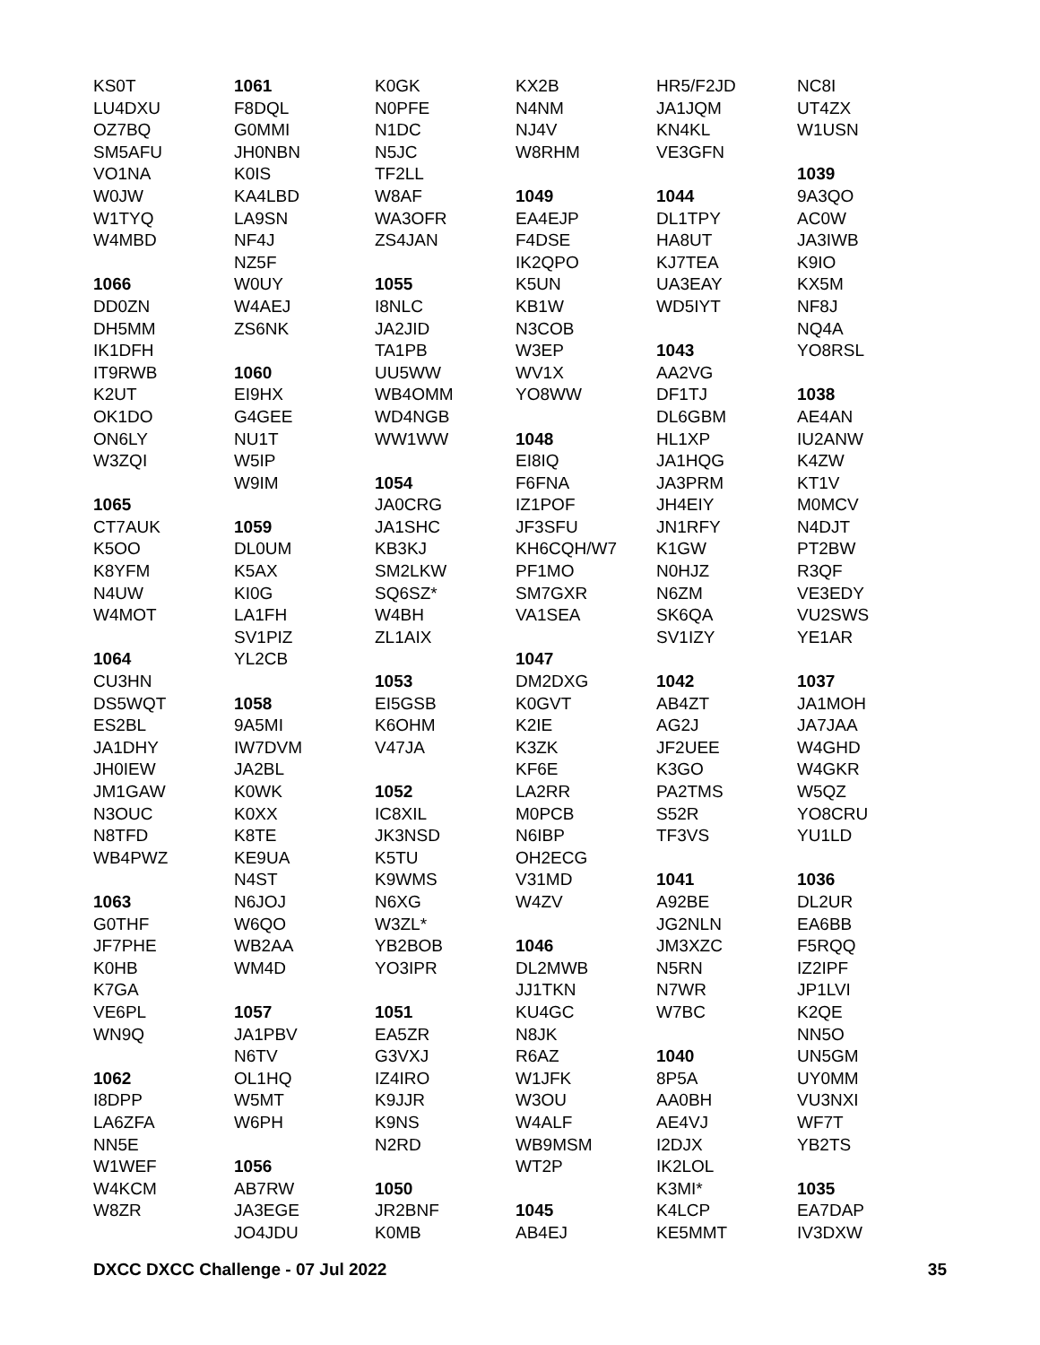KS0T
LU4DXU
OZ7BQ
SM5AFU
VO1NA
W0JW
W1TYQ
W4MBD
1066
DD0ZN
DH5MM
IK1DFH
IT9RWB
K2UT
OK1DO
ON6LY
W3ZQI
1065
CT7AUK
K5OO
K8YFM
N4UW
W4MOT
1064
CU3HN
DS5WQT
ES2BL
JA1DHY
JH0IEW
JM1GAW
N3OUC
N8TFD
WB4PWZ
1063
G0THF
JF7PHE
K0HB
K7GA
VE6PL
WN9Q
1062
I8DPP
LA6ZFA
NN5E
W1WEF
W4KCM
W8ZR
1061
F8DQL
G0MMI
JH0NBN
K0IS
KA4LBD
LA9SN
NF4J
NZ5F
W0UY
W4AEJ
ZS6NK
1060
EI9HX
G4GEE
NU1T
W5IP
W9IM
1059
DL0UM
K5AX
KI0G
LA1FH
SV1PIZ
YL2CB
1058
9A5MI
IW7DVM
JA2BL
K0WK
K0XX
K8TE
KE9UA
N4ST
N6JOJ
W6QO
WB2AA
WM4D
1057
JA1PBV
N6TV
OL1HQ
W5MT
W6PH
1056
AB7RW
JA3EGE
JO4JDU
K0GK
N0PFE
N1DC
N5JC
TF2LL
W8AF
WA3OFR
ZS4JAN
1055
I8NLC
JA2JID
TA1PB
UU5WW
WB4OMM
WD4NGB
WW1WW
1054
JA0CRG
JA1SHC
KB3KJ
SM2LKW
SQ6SZ*
W4BH
ZL1AIX
1053
EI5GSB
K6OHM
V47JA
1052
IC8XIL
JK3NSD
K5TU
K9WMS
N6XG
W3ZL*
YB2BOB
YO3IPR
1051
EA5ZR
G3VXJ
IZ4IRO
K9JJR
K9NS
N2RD
1050
JR2BNF
K0MB
KX2B
N4NM
NJ4V
W8RHM
1049
EA4EJP
F4DSE
IK2QPO
K5UN
KB1W
N3COB
W3EP
WV1X
YO8WW
1048
EI8IQ
F6FNA
IZ1POF
JF3SFU
KH6CQH/W7
PF1MO
SM7GXR
VA1SEA
1047
DM2DXG
K0GVT
K2IE
K3ZK
KF6E
LA2RR
M0PCB
N6IBP
OH2ECG
V31MD
W4ZV
1046
DL2MWB
JJ1TKN
KU4GC
N8JK
R6AZ
W1JFK
W3OU
W4ALF
WB9MSM
WT2P
1045
AB4EJ
HR5/F2JD
JA1JQM
KN4KL
VE3GFN
1044
DL1TPY
HA8UT
KJ7TEA
UA3EAY
WD5IYT
1043
AA2VG
DF1TJ
DL6GBM
HL1XP
JA1HQG
JA3PRM
JH4EIY
JN1RFY
K1GW
N0HJZ
N6ZM
SK6QA
SV1IZY
1042
AB4ZT
AG2J
JF2UEE
K3GO
PA2TMS
S52R
TF3VS
1041
A92BE
JG2NLN
JM3XZC
N5RN
N7WR
W7BC
1040
8P5A
AA0BH
AE4VJ
I2DJX
IK2LOL
K3MI*
K4LCP
KE5MMT
NC8I
UT4ZX
W1USN
1039
9A3QO
AC0W
JA3IWB
K9IO
KX5M
NF8J
NQ4A
YO8RSL
1038
AE4AN
IU2ANW
K4ZW
KT1V
M0MCV
N4DJT
PT2BW
R3QF
VE3EDY
VU2SWS
YE1AR
1037
JA1MOH
JA7JAA
W4GHD
W4GKR
W5QZ
YO8CRU
YU1LD
1036
DL2UR
EA6BB
F5RQQ
IZ2IPF
JP1LVI
K2QE
NN5O
UN5GM
UY0MM
VU3NXI
WF7T
YB2TS
1035
EA7DAP
IV3DXW
DXCC DXCC Challenge - 07 Jul 2022 35